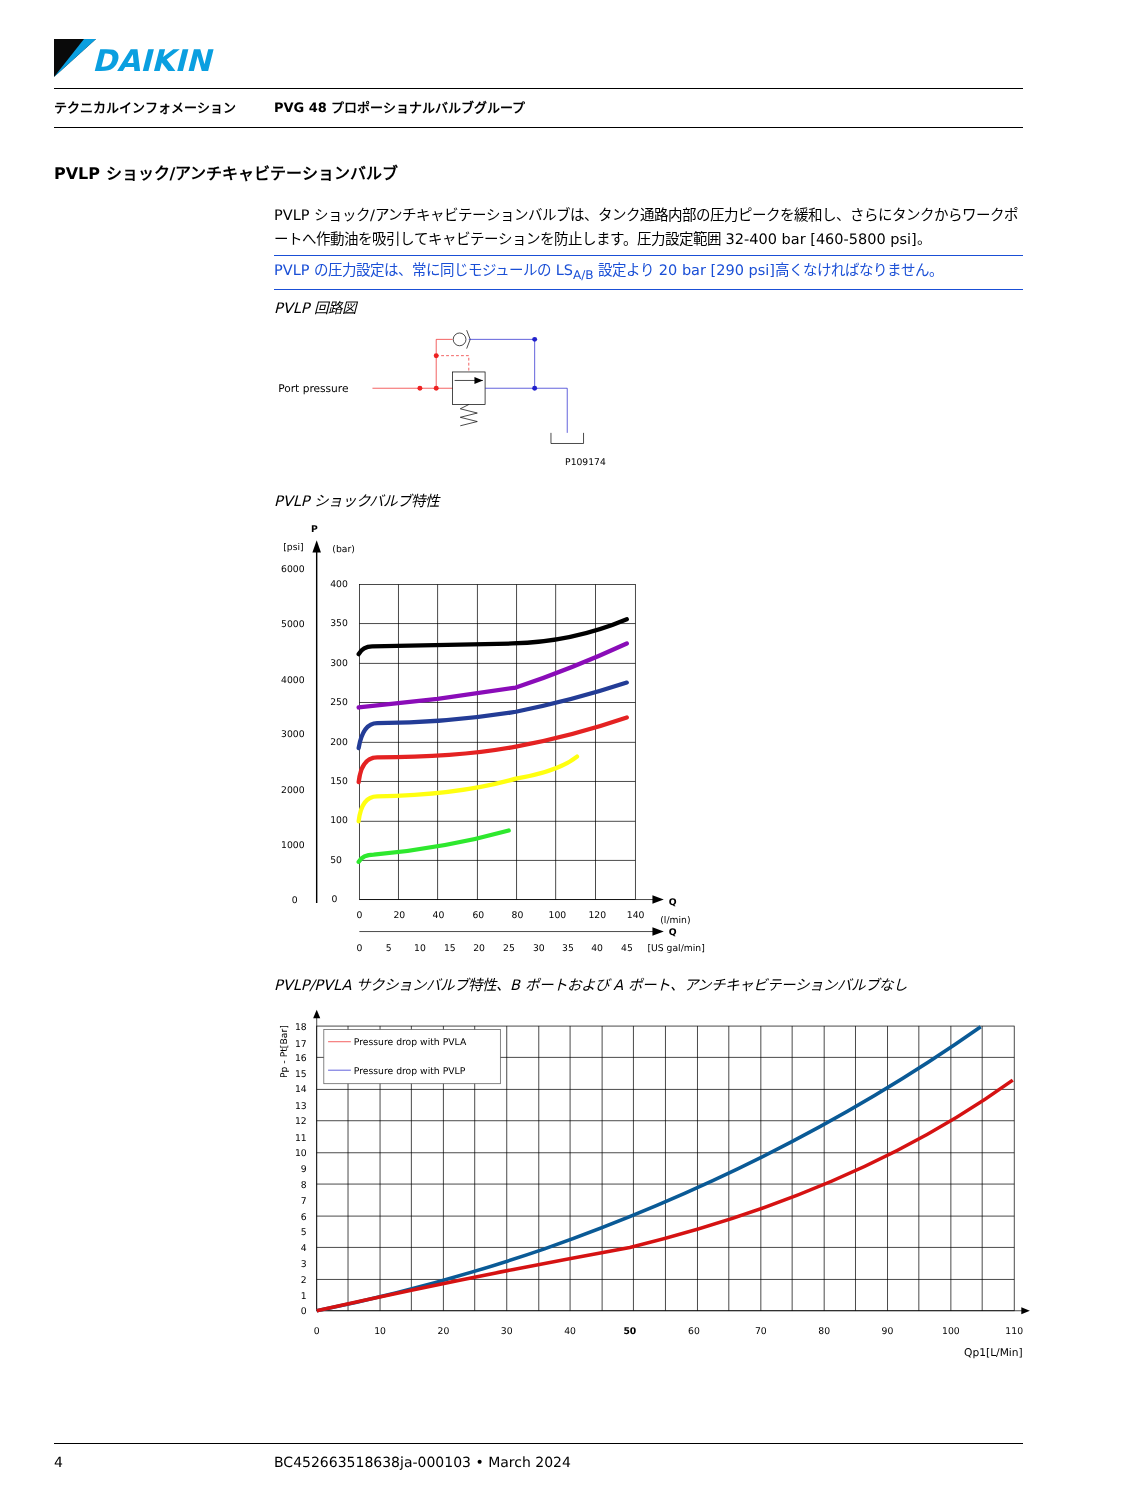DAIKIN
テクニカルインフォメーション PVG 48 プロポーショナルバルブグループ
PVLP ショック/アンチキャビテーションバルブ
PVLP ショック/アンチキャビテーションバルブは、タンク通路内部の圧力ピークを緩和し、さらにタンクからワークポートへ作動油を吸引してキャビテーションを防止します。圧力設定範囲 32-400 bar [460-5800 psi]。
PVLP の圧力設定は、常に同じモジュールの LS<sub>A/B</sub> 設定より 20 bar [290 psi]高くなければなりません。
PVLP 回路図
Port pressure
P109174
PVLP ショックバルブ特性
P
[psi]
(bar)
6000
5000
4000
3000
2000
1000
0
400
350
300
250
200
150
100
50
0
Q
(l/min)
Q
[US gal/min]
0
20
40
60
80
100
120
140
0
5
10
15
20
25
30
35
40
45
.
PVLP/PVLA サクションバルブ特性、B ポートおよび A ポート、アンチキャビテーションバルブなし
Pp - Pt[Bar]
18
17
16
15
14
13
12
11
10
9
8
7
6
5
4
3
2
1
0
0
10
20
30
40
50
60
70
80
90
100
110
Qp1[L/Min]
Pressure drop with PVLA
Pressure drop with PVLP
4 BC452663518638ja-000103 • March 2024